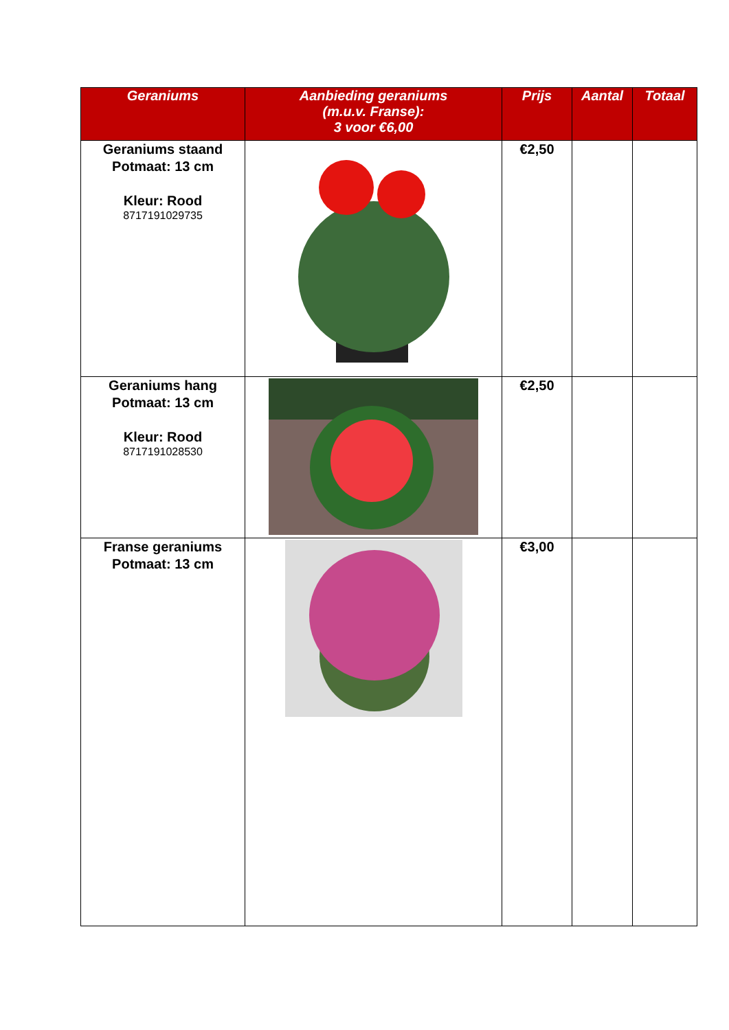| Geraniums | Aanbieding geraniums (m.u.v. Franse): 3 voor €6,00 | Prijs | Aantal | Totaal |
| --- | --- | --- | --- | --- |
| Geraniums staand Potmaat: 13 cm Kleur: Rood 8717191029735 | | €2,50 | | |
| Geraniums hang Potmaat: 13 cm Kleur: Rood 8717191028530 | | €2,50 | | |
| Franse geraniums Potmaat: 13 cm | | €3,00 | | |